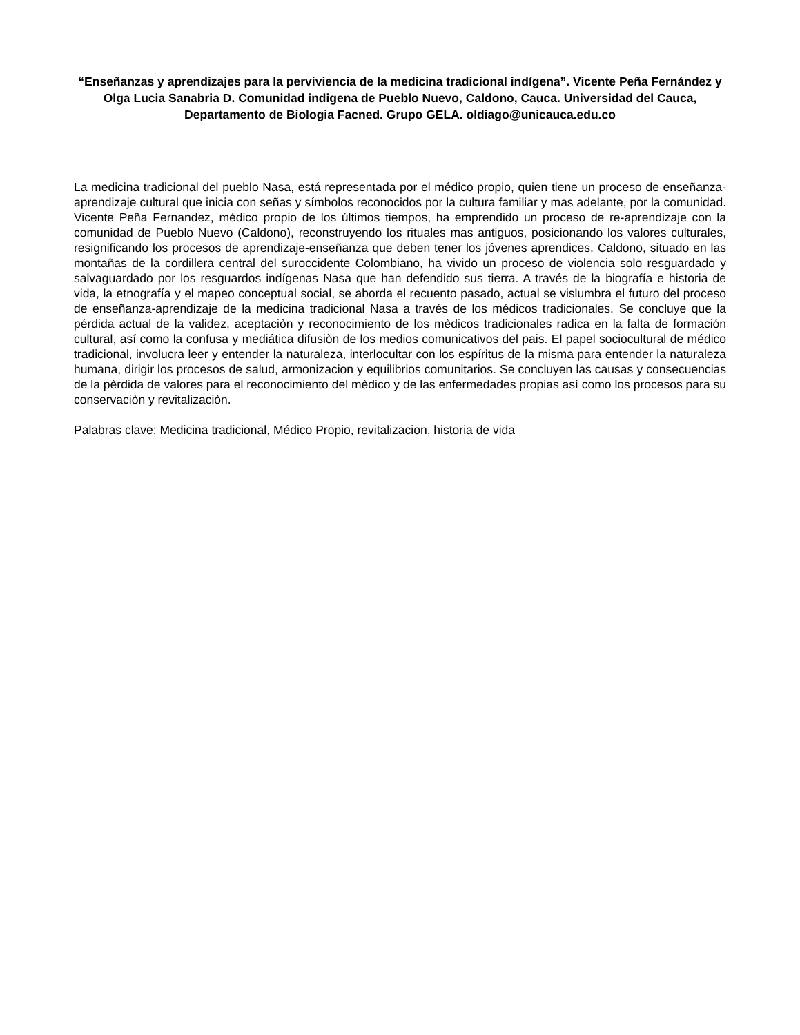“Enseñanzas y aprendizajes para la perviviencia de la medicina tradicional indígena”. Vicente Peña Fernández y Olga Lucia Sanabria D. Comunidad indigena de Pueblo Nuevo, Caldono, Cauca. Universidad del Cauca, Departamento de Biologia Facned. Grupo GELA. oldiago@unicauca.edu.co
La medicina tradicional del pueblo Nasa, está representada por el médico propio, quien tiene un proceso de enseñanza-aprendizaje cultural que inicia con señas y símbolos reconocidos por la cultura familiar y mas adelante, por la comunidad. Vicente Peña Fernandez, médico propio de los últimos tiempos, ha emprendido un proceso de re-aprendizaje con la comunidad de Pueblo Nuevo (Caldono), reconstruyendo los rituales mas antiguos, posicionando los valores culturales, resignificando los procesos de aprendizaje-enseñanza que deben tener los jóvenes aprendices. Caldono, situado en las montañas de la cordillera central del suroccidente Colombiano, ha vivido un proceso de violencia solo resguardado y salvaguardado por los resguardos indígenas Nasa que han defendido sus tierra. A través de la biografía e historia de vida, la etnografía y el mapeo conceptual social, se aborda el recuento pasado, actual se vislumbra el futuro del proceso de enseñanza-aprendizaje de la medicina tradicional Nasa a través de los médicos tradicionales. Se concluye que la pérdida actual de la validez, aceptaciòn y reconocimiento de los mèdicos tradicionales radica en la falta de formación cultural, así como la confusa y mediática difusiòn de los medios comunicativos del pais. El papel sociocultural de médico tradicional, involucra leer y entender la naturaleza, interlocultar con los espíritus de la misma para entender la naturaleza humana, dirigir los procesos de salud, armonizacion y equilibrios comunitarios. Se concluyen las causas y consecuencias de la pèrdida de valores para el reconocimiento del mèdico y de las enfermedades propias así como los procesos para su conservaciòn y revitalizaciòn.
Palabras clave: Medicina tradicional, Médico Propio, revitalizacion, historia de vida